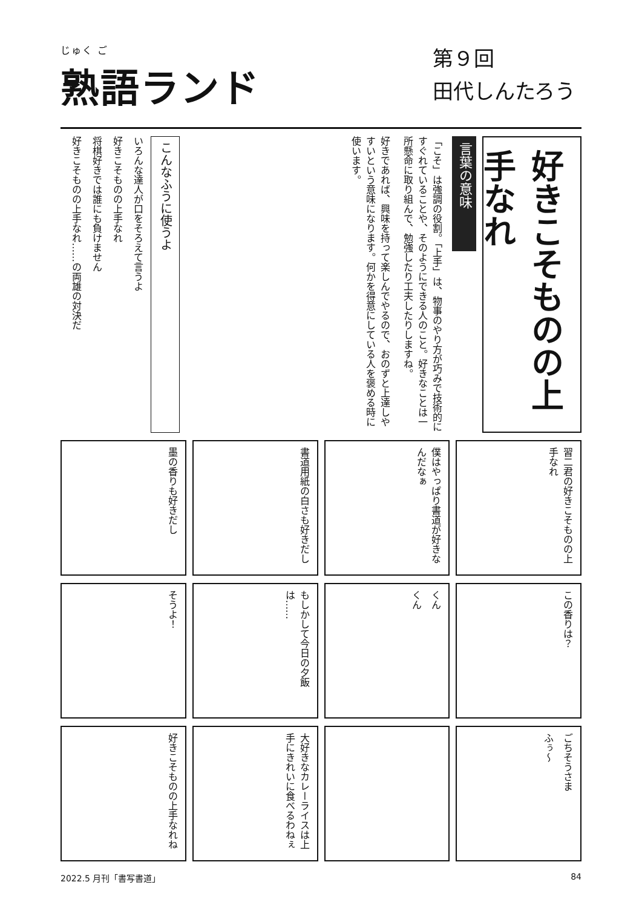じゅく ご
熟語ランド
第９回
田代しんたろう
好きこそものの上手なれ
言葉の意味
「こそ」は強調の役割。「上手」は、物事のやり方が巧みで技術的にすぐれていることや、そのようにできる人のこと。好きなことは一所懸命に取り組んで、勉強したり工夫したりしますね。
好きであれば、興味を持って楽しんでやるので、おのずと上達しやすいという意味になります。何かを得意にしている人を褒める時に使います。
こんなふうに使うよ
いろんな達人が口をそろえて言うよ
好きこそものの上手なれ
将棋好きでは誰にも負けません
好きこそものの上手なれ……の両雄の対決だ
習二君の好きこそものの上手なれ
僕はやっぱり書道が好きなんだなぁ
書道用紙の白さも好きだし
墨の香りも好きだし
この香りは？
くん くん
もしかして今日の夕飯は……
そうよ！
ごちそうさま ふぅ〜
大好きなカレーライスは上手にきれいに食べるわねぇ
好きこそものの上手なれね
2022.5 月刊「書写書道」 84